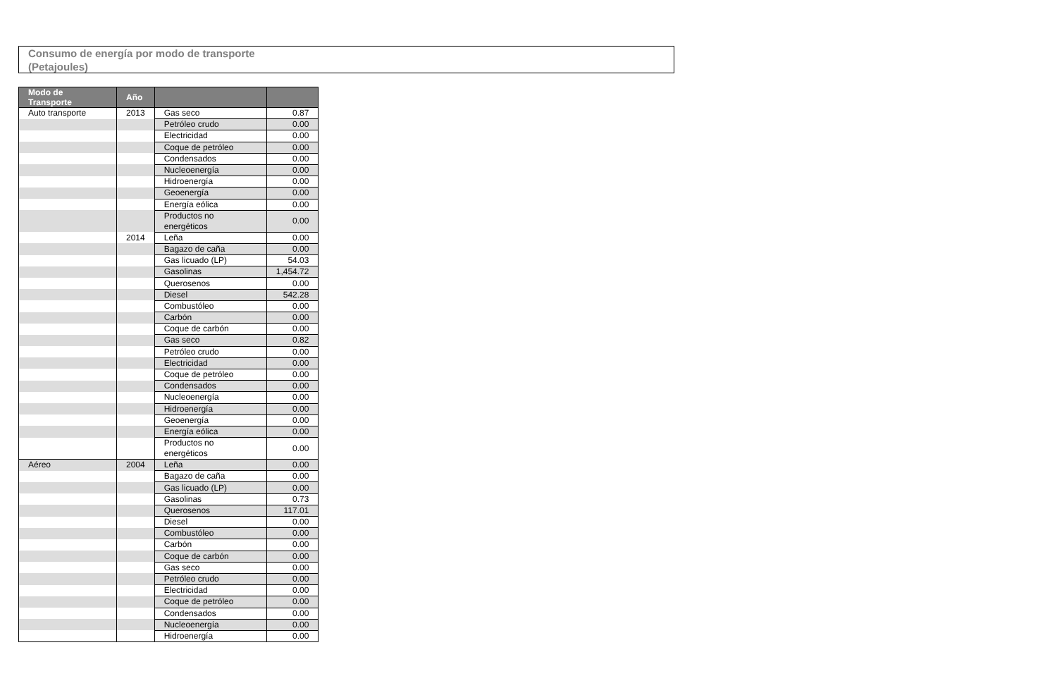Consumo de energía por modo de transporte
(Petajoules)
| Modo de Transporte | Año | | |
| --- | --- | --- | --- |
| Auto transporte | 2013 | Gas seco | 0.87 |
| | | Petróleo crudo | 0.00 |
| | | Electricidad | 0.00 |
| | | Coque de petróleo | 0.00 |
| | | Condensados | 0.00 |
| | | Nucleoenergía | 0.00 |
| | | Hidroenergía | 0.00 |
| | | Geoenergía | 0.00 |
| | | Energía eólica | 0.00 |
| | | Productos no energéticos | 0.00 |
| | 2014 | Leña | 0.00 |
| | | Bagazo de caña | 0.00 |
| | | Gas licuado (LP) | 54.03 |
| | | Gasolinas | 1,454.72 |
| | | Querosenos | 0.00 |
| | | Diesel | 542.28 |
| | | Combustóleo | 0.00 |
| | | Carbón | 0.00 |
| | | Coque de carbón | 0.00 |
| | | Gas seco | 0.82 |
| | | Petróleo crudo | 0.00 |
| | | Electricidad | 0.00 |
| | | Coque de petróleo | 0.00 |
| | | Condensados | 0.00 |
| | | Nucleoenergía | 0.00 |
| | | Hidroenergía | 0.00 |
| | | Geoenergía | 0.00 |
| | | Energía eólica | 0.00 |
| | | Productos no energéticos | 0.00 |
| Aéreo | 2004 | Leña | 0.00 |
| | | Bagazo de caña | 0.00 |
| | | Gas licuado (LP) | 0.00 |
| | | Gasolinas | 0.73 |
| | | Querosenos | 117.01 |
| | | Diesel | 0.00 |
| | | Combustóleo | 0.00 |
| | | Carbón | 0.00 |
| | | Coque de carbón | 0.00 |
| | | Gas seco | 0.00 |
| | | Petróleo crudo | 0.00 |
| | | Electricidad | 0.00 |
| | | Coque de petróleo | 0.00 |
| | | Condensados | 0.00 |
| | | Nucleoenergía | 0.00 |
| | | Hidroenergía | 0.00 |